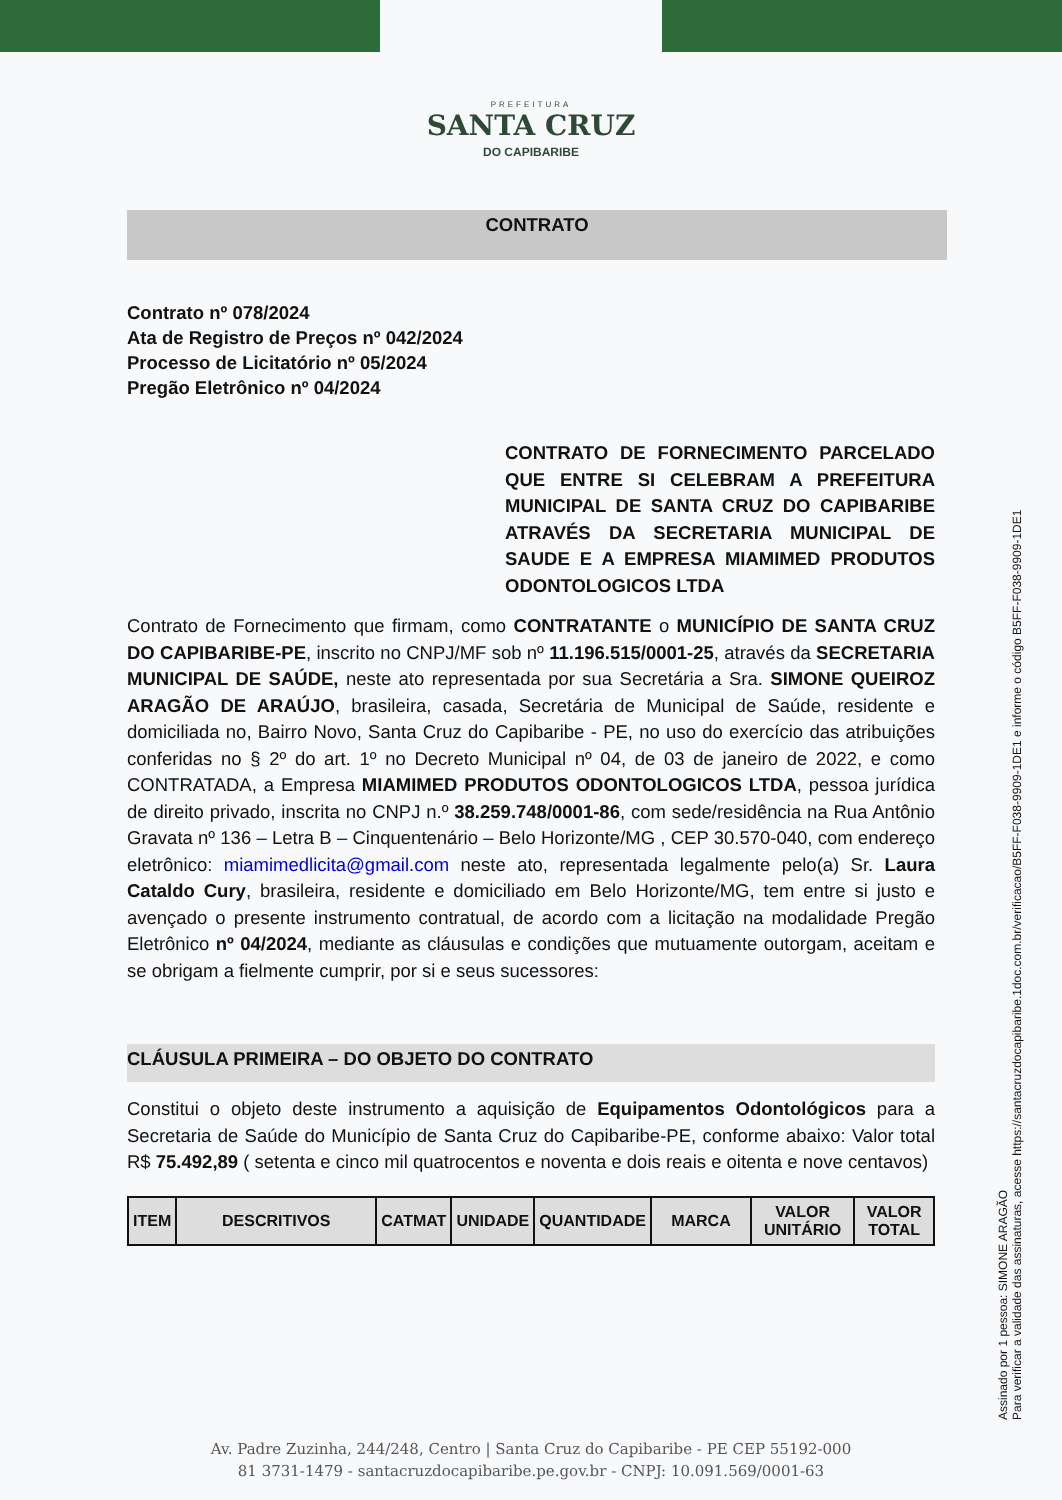PREFEITURA
SANTA CRUZ
DO CAPIBARIBE
CONTRATO
Contrato nº 078/2024
Ata de Registro de Preços nº 042/2024
Processo de Licitatório nº 05/2024
Pregão Eletrônico nº 04/2024
CONTRATO DE FORNECIMENTO PARCELADO QUE ENTRE SI CELEBRAM A PREFEITURA MUNICIPAL DE SANTA CRUZ DO CAPIBARIBE ATRAVÉS DA SECRETARIA MUNICIPAL DE SAUDE E A EMPRESA MIAMIMED PRODUTOS ODONTOLOGICOS LTDA
Contrato de Fornecimento que firmam, como CONTRATANTE o MUNICÍPIO DE SANTA CRUZ DO CAPIBARIBE-PE, inscrito no CNPJ/MF sob nº 11.196.515/0001-25, através da SECRETARIA MUNICIPAL DE SAÚDE, neste ato representada por sua Secretária a Sra. SIMONE QUEIROZ ARAGÃO DE ARAÚJO, brasileira, casada, Secretária de Municipal de Saúde, residente e domiciliada no, Bairro Novo, Santa Cruz do Capibaribe - PE, no uso do exercício das atribuições conferidas no § 2º do art. 1º no Decreto Municipal nº 04, de 03 de janeiro de 2022, e como CONTRATADA, a Empresa MIAMIMED PRODUTOS ODONTOLOGICOS LTDA, pessoa jurídica de direito privado, inscrita no CNPJ n.º 38.259.748/0001-86, com sede/residência na Rua Antônio Gravata nº 136 – Letra B – Cinquentenário – Belo Horizonte/MG , CEP 30.570-040, com endereço eletrônico: miamimedlicita@gmail.com neste ato, representada legalmente pelo(a) Sr. Laura Cataldo Cury, brasileira, residente e domiciliado em Belo Horizonte/MG, tem entre si justo e avençado o presente instrumento contratual, de acordo com a licitação na modalidade Pregão Eletrônico nº 04/2024, mediante as cláusulas e condições que mutuamente outorgam, aceitam e se obrigam a fielmente cumprir, por si e seus sucessores:
CLÁUSULA PRIMEIRA – DO OBJETO DO CONTRATO
Constitui o objeto deste instrumento a aquisição de Equipamentos Odontológicos para a Secretaria de Saúde do Município de Santa Cruz do Capibaribe-PE, conforme abaixo: Valor total R$ 75.492,89 ( setenta e cinco mil quatrocentos e noventa e dois reais e oitenta e nove centavos)
| ITEM | DESCRITIVOS | CATMAT | UNIDADE | QUANTIDADE | MARCA | VALOR UNITÁRIO | VALOR TOTAL |
| --- | --- | --- | --- | --- | --- | --- | --- |
Assinado por 1 pessoa: SIMONE ARAGÃO
Para verificar a validade das assinaturas, acesse https://santacruzdocapibaribe.1doc.com.br/verificacao/B5FF-F038-9909-1DE1 e informe o código B5FF-F038-9909-1DE1
Av. Padre Zuzinha, 244/248, Centro | Santa Cruz do Capibaribe - PE CEP 55192-000
81 3731-1479 - santacruzdocapibaribe.pe.gov.br - CNPJ: 10.091.569/0001-63